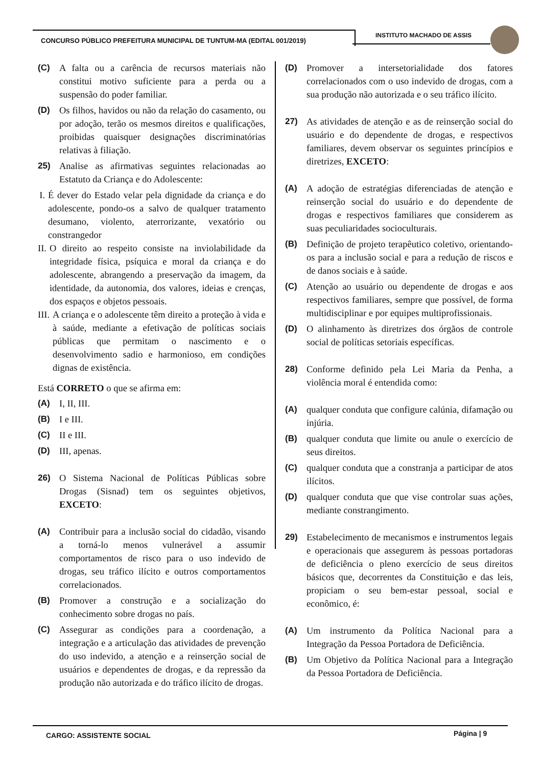CONCURSO PÚBLICO PREFEITURA MUNICIPAL DE TUNTUM-MA (EDITAL 001/2019)
INSTITUTO MACHADO DE ASSIS
(C) A falta ou a carência de recursos materiais não constitui motivo suficiente para a perda ou a suspensão do poder familiar.
(D) Os filhos, havidos ou não da relação do casamento, ou por adoção, terão os mesmos direitos e qualificações, proibidas quaisquer designações discriminatórias relativas à filiação.
25) Analise as afirmativas seguintes relacionadas ao Estatuto da Criança e do Adolescente:
I. É dever do Estado velar pela dignidade da criança e do adolescente, pondo-os a salvo de qualquer tratamento desumano, violento, aterrorizante, vexatório ou constrangedor
II. O direito ao respeito consiste na inviolabilidade da integridade física, psíquica e moral da criança e do adolescente, abrangendo a preservação da imagem, da identidade, da autonomia, dos valores, ideias e crenças, dos espaços e objetos pessoais.
III.
A criança e o adolescente têm direito a proteção à vida e à saúde, mediante a efetivação de políticas sociais públicas que permitam o nascimento e o desenvolvimento sadio e harmonioso, em condições dignas de existência.
Está CORRETO o que se afirma em:
(A) I, II, III.
(B) I e III.
(C) II e III.
(D) III, apenas.
26) O Sistema Nacional de Políticas Públicas sobre Drogas (Sisnad) tem os seguintes objetivos, EXCETO:
(A) Contribuir para a inclusão social do cidadão, visando a torná-lo menos vulnerável a assumir comportamentos de risco para o uso indevido de drogas, seu tráfico ilícito e outros comportamentos correlacionados.
(B) Promover a construção e a socialização do conhecimento sobre drogas no país.
(C) Assegurar as condições para a coordenação, a integração e a articulação das atividades de prevenção do uso indevido, a atenção e a reinserção social de usuários e dependentes de drogas, e da repressão da produção não autorizada e do tráfico ilícito de drogas.
(D) Promover a intersetorialidade dos fatores correlacionados com o uso indevido de drogas, com a sua produção não autorizada e o seu tráfico ilícito.
27) As atividades de atenção e as de reinserção social do usuário e do dependente de drogas, e respectivos familiares, devem observar os seguintes princípios e diretrizes, EXCETO:
(A) A adoção de estratégias diferenciadas de atenção e reinserção social do usuário e do dependente de drogas e respectivos familiares que considerem as suas peculiaridades socioculturais.
(B) Definição de projeto terapêutico coletivo, orientando-os para a inclusão social e para a redução de riscos e de danos sociais e à saúde.
(C) Atenção ao usuário ou dependente de drogas e aos respectivos familiares, sempre que possível, de forma multidisciplinar e por equipes multiprofissionais.
(D) O alinhamento às diretrizes dos órgãos de controle social de políticas setoriais específicas.
28) Conforme definido pela Lei Maria da Penha, a violência moral é entendida como:
(A) qualquer conduta que configure calúnia, difamação ou injúria.
(B) qualquer conduta que limite ou anule o exercício de seus direitos.
(C) qualquer conduta que a constranja a participar de atos ilícitos.
(D) qualquer conduta que que vise controlar suas ações, mediante constrangimento.
29) Estabelecimento de mecanismos e instrumentos legais e operacionais que assegurem às pessoas portadoras de deficiência o pleno exercício de seus direitos básicos que, decorrentes da Constituição e das leis, propiciam o seu bem-estar pessoal, social e econômico, é:
(A) Um instrumento da Política Nacional para a Integração da Pessoa Portadora de Deficiência.
(B) Um Objetivo da Política Nacional para a Integração da Pessoa Portadora de Deficiência.
CARGO: ASSISTENTE SOCIAL Página | 9